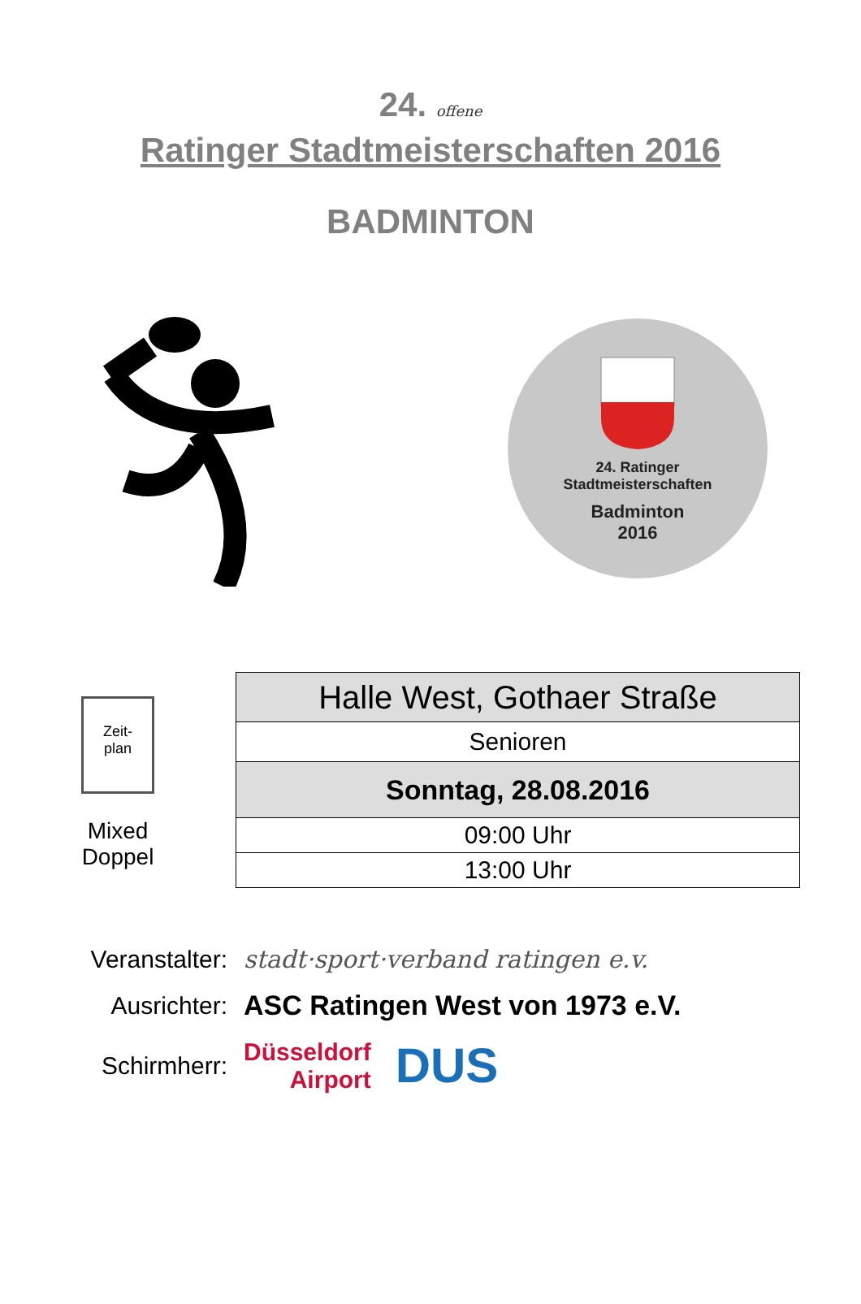24. offene
Ratinger Stadtmeisterschaften 2016
BADMINTON
24. Ratinger
Stadtmeisterschaften
Badminton
2016
Zeit-
plan
Mixed
Doppel
| Halle West, Gothaer Straße |
| Senioren |
| Sonntag, 28.08.2016 |
| 09:00 Uhr |
| 13:00 Uhr |
Veranstalter: stadt·sport·verband ratingen e.v.
Ausrichter: ASC Ratingen West von 1973 e.V.
Schirmherr: Düsseldorf
Airport DUS